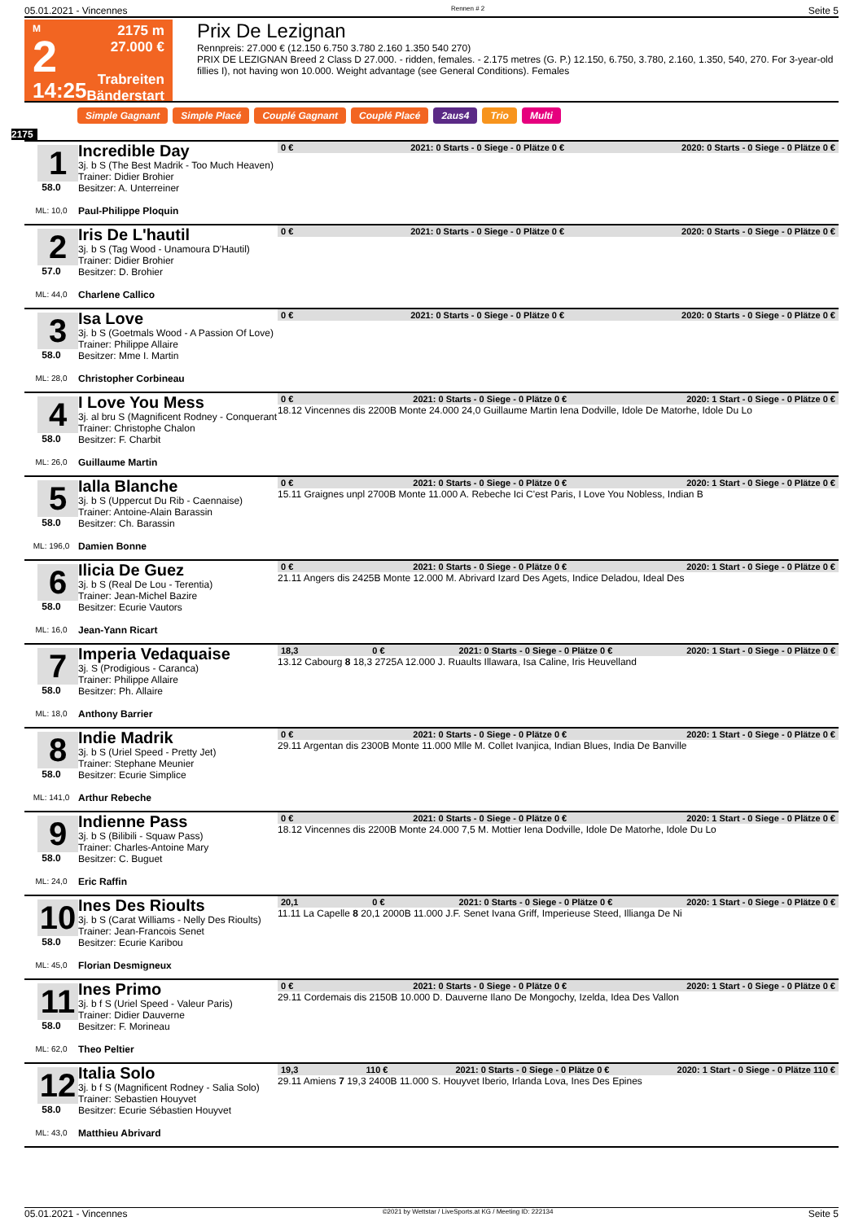05.01.2021 - Vincennes Rennen # 2 Seite 5
M
2
14:25
2175 m
27.000 €
Trabreiten
Bänderstart
Prix De Lezignan
Rennpreis: 27.000 € (12.150 6.750 3.780 2.160 1.350 540 270)
PRIX DE LEZIGNAN Breed 2 Class D 27.000. - ridden, females. - 2.175 metres (G. P.) 12.150, 6.750, 3.780, 2.160, 1.350, 540, 270. For 3-year-old fillies I), not having won 10.000. Weight advantage (see General Conditions). Females
Simple Gagnant Simple Placé Couplé Gagnant Couplé Placé 2aus4 Trio Multi
2175
1
58.0
ML: 10,0
Incredible Day
3j. b S (The Best Madrik - Too Much Heaven)
Trainer: Didier Brohier
Besitzer: A. Unterreiner
Paul-Philippe Ploquin
0 € 2021: 0 Starts - 0 Siege - 0 Plätze 0 € 2020: 0 Starts - 0 Siege - 0 Plätze 0 €
2
57.0
ML: 44,0
Iris De L'hautil
3j. b S (Tag Wood - Unamoura D'Hautil)
Trainer: Didier Brohier
Besitzer: D. Brohier
Charlene Callico
0 € 2021: 0 Starts - 0 Siege - 0 Plätze 0 € 2020: 0 Starts - 0 Siege - 0 Plätze 0 €
3
58.0
ML: 28,0
Isa Love
3j. b S (Goetmals Wood - A Passion Of Love)
Trainer: Philippe Allaire
Besitzer: Mme I. Martin
Christopher Corbineau
0 € 2021: 0 Starts - 0 Siege - 0 Plätze 0 € 2020: 0 Starts - 0 Siege - 0 Plätze 0 €
4
58.0
ML: 26,0
I Love You Mess
3j. al bru S (Magnificent Rodney - Conquerant
Trainer: Christophe Chalon
Besitzer: F. Charbit
Guillaume Martin
0 € 2021: 0 Starts - 0 Siege - 0 Plätze 0 € 2020: 1 Start - 0 Siege - 0 Plätze 0 €
18.12 Vincennes dis 2200B Monte 24.000 24,0 Guillaume Martin Iena Dodville, Idole De Matorhe, Idole Du Lo
5
58.0
ML: 196,0
Ialla Blanche
3j. b S (Uppercut Du Rib - Caennaise)
Trainer: Antoine-Alain Barassin
Besitzer: Ch. Barassin
Damien Bonne
0 € 2021: 0 Starts - 0 Siege - 0 Plätze 0 € 2020: 1 Start - 0 Siege - 0 Plätze 0 €
15.11 Graignes unpl 2700B Monte 11.000 A. Rebeche Ici C'est Paris, I Love You Nobless, Indian B
6
58.0
ML: 16,0
Ilicia De Guez
3j. b S (Real De Lou - Terentia)
Trainer: Jean-Michel Bazire
Besitzer: Ecurie Vautors
Jean-Yann Ricart
0 € 2021: 0 Starts - 0 Siege - 0 Plätze 0 € 2020: 1 Start - 0 Siege - 0 Plätze 0 €
21.11 Angers dis 2425B Monte 12.000 M. Abrivard Izard Des Agets, Indice Deladou, Ideal Des
7
58.0
ML: 18,0
Imperia Vedaquaise
3j. S (Prodigious - Caranca)
Trainer: Philippe Allaire
Besitzer: Ph. Allaire
Anthony Barrier
18,3 0 € 2021: 0 Starts - 0 Siege - 0 Plätze 0 € 2020: 1 Start - 0 Siege - 0 Plätze 0 €
13.12 Cabourg 8 18,3 2725A 12.000 J. Ruaults Illawara, Isa Caline, Iris Heuvelland
8
58.0
ML: 141,0
Indie Madrik
3j. b S (Uriel Speed - Pretty Jet)
Trainer: Stephane Meunier
Besitzer: Ecurie Simplice
Arthur Rebeche
0 € 2021: 0 Starts - 0 Siege - 0 Plätze 0 € 2020: 1 Start - 0 Siege - 0 Plätze 0 €
29.11 Argentan dis 2300B Monte 11.000 Mlle M. Collet Ivanjica, Indian Blues, India De Banville
9
58.0
ML: 24,0
Indienne Pass
3j. b S (Bilibili - Squaw Pass)
Trainer: Charles-Antoine Mary
Besitzer: C. Buguet
Eric Raffin
0 € 2021: 0 Starts - 0 Siege - 0 Plätze 0 € 2020: 1 Start - 0 Siege - 0 Plätze 0 €
18.12 Vincennes dis 2200B Monte 24.000 7,5 M. Mottier Iena Dodville, Idole De Matorhe, Idole Du Lo
10
58.0
ML: 45,0
Ines Des Rioults
3j. b S (Carat Williams - Nelly Des Rioults)
Trainer: Jean-Francois Senet
Besitzer: Ecurie Karibou
Florian Desmigneux
20,1 0 € 2021: 0 Starts - 0 Siege - 0 Plätze 0 € 2020: 1 Start - 0 Siege - 0 Plätze 0 €
11.11 La Capelle 8 20,1 2000B 11.000 J.F. Senet Ivana Griff, Imperieuse Steed, Illianga De Ni
11
58.0
ML: 62,0
Ines Primo
3j. b f S (Uriel Speed - Valeur Paris)
Trainer: Didier Dauverne
Besitzer: F. Morineau
Theo Peltier
0 € 2021: 0 Starts - 0 Siege - 0 Plätze 0 € 2020: 1 Start - 0 Siege - 0 Plätze 0 €
29.11 Cordemais dis 2150B 10.000 D. Dauverne Ilano De Mongochy, Izelda, Idea Des Vallon
12
58.0
ML: 43,0
Italia Solo
3j. b f S (Magnificent Rodney - Salia Solo)
Trainer: Sebastien Houyvet
Besitzer: Ecurie Sébastien Houyvet
Matthieu Abrivard
19,3 110 € 2021: 0 Starts - 0 Siege - 0 Plätze 0 € 2020: 1 Start - 0 Siege - 0 Plätze 110 €
29.11 Amiens 7 19,3 2400B 11.000 S. Houyvet Iberio, Irlanda Lova, Ines Des Epines
05.01.2021 - Vincennes ©2021 by Wettstar / LiveSports.at KG / Meeting ID: 222134 Seite 5